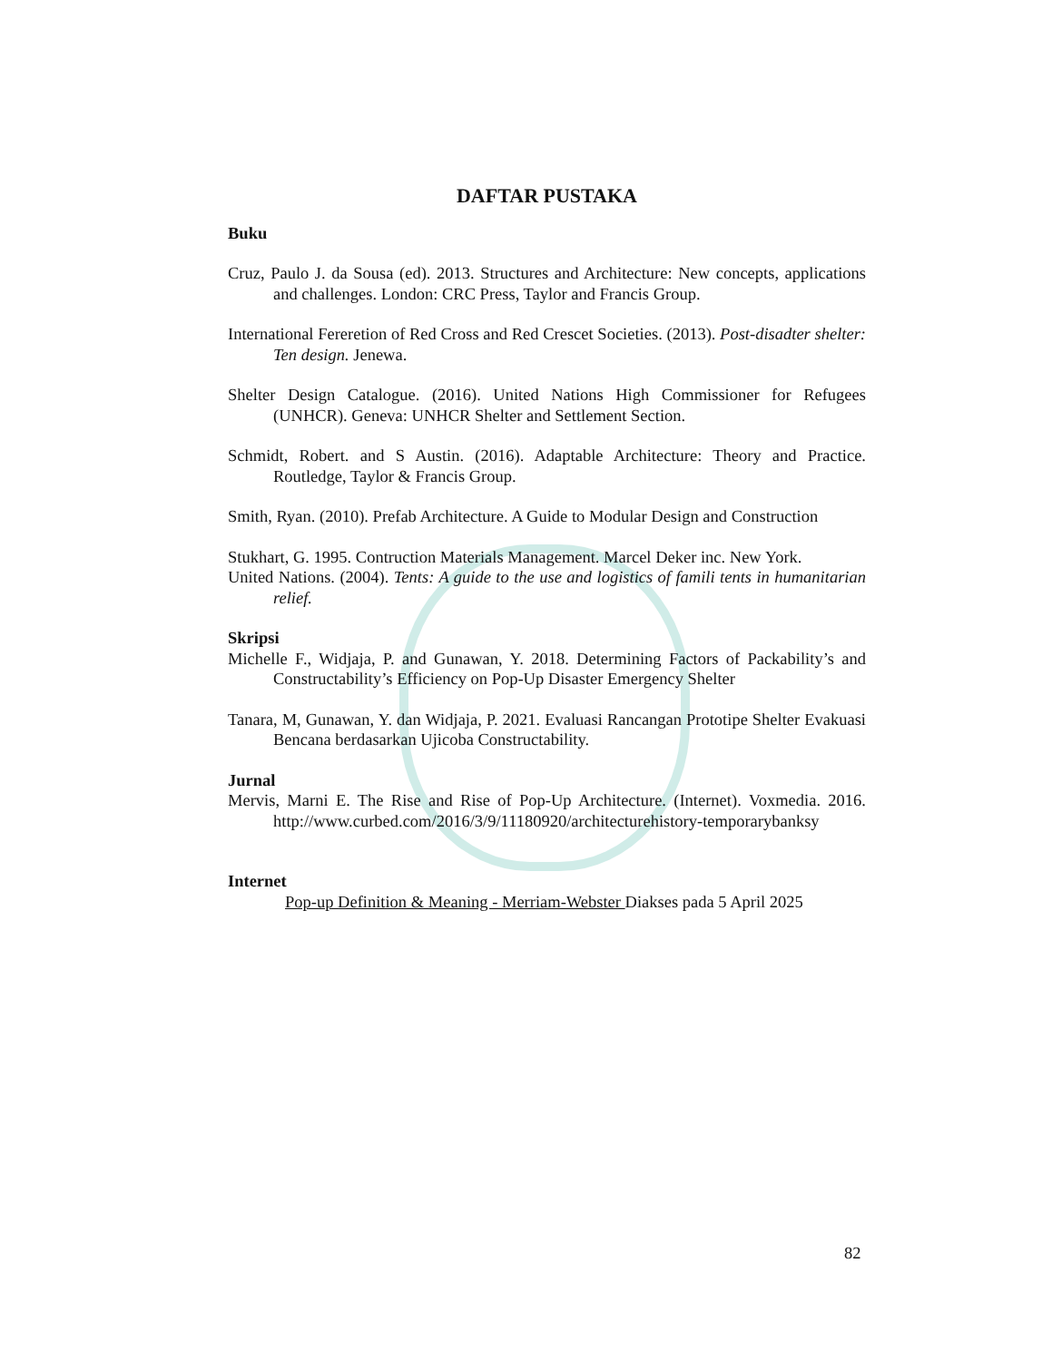DAFTAR PUSTAKA
Buku
Cruz, Paulo J. da Sousa (ed). 2013. Structures and Architecture: New concepts, applications and challenges. London: CRC Press, Taylor and Francis Group.
International Fereretion of Red Cross and Red Crescet Societies. (2013). Post-disadter shelter: Ten design. Jenewa.
Shelter Design Catalogue. (2016). United Nations High Commissioner for Refugees (UNHCR). Geneva: UNHCR Shelter and Settlement Section.
Schmidt, Robert. and S Austin. (2016). Adaptable Architecture: Theory and Practice. Routledge, Taylor & Francis Group.
Smith, Ryan. (2010). Prefab Architecture. A Guide to Modular Design and Construction
Stukhart, G. 1995. Contruction Materials Management. Marcel Deker inc. New York.
United Nations. (2004). Tents: A guide to the use and logistics of famili tents in humanitarian relief.
Skripsi
Michelle F., Widjaja, P. and Gunawan, Y. 2018. Determining Factors of Packability’s and Constructability’s Efficiency on Pop-Up Disaster Emergency Shelter
Tanara, M, Gunawan, Y. dan Widjaja, P. 2021. Evaluasi Rancangan Prototipe Shelter Evakuasi Bencana berdasarkan Ujicoba Constructability.
Jurnal
Mervis, Marni E. The Rise and Rise of Pop-Up Architecture. (Internet). Voxmedia. 2016. http://www.curbed.com/2016/3/9/11180920/architecturehistory-temporarybanksy
Internet
Pop-up Definition & Meaning - Merriam-Webster Diakses pada 5 April 2025
82